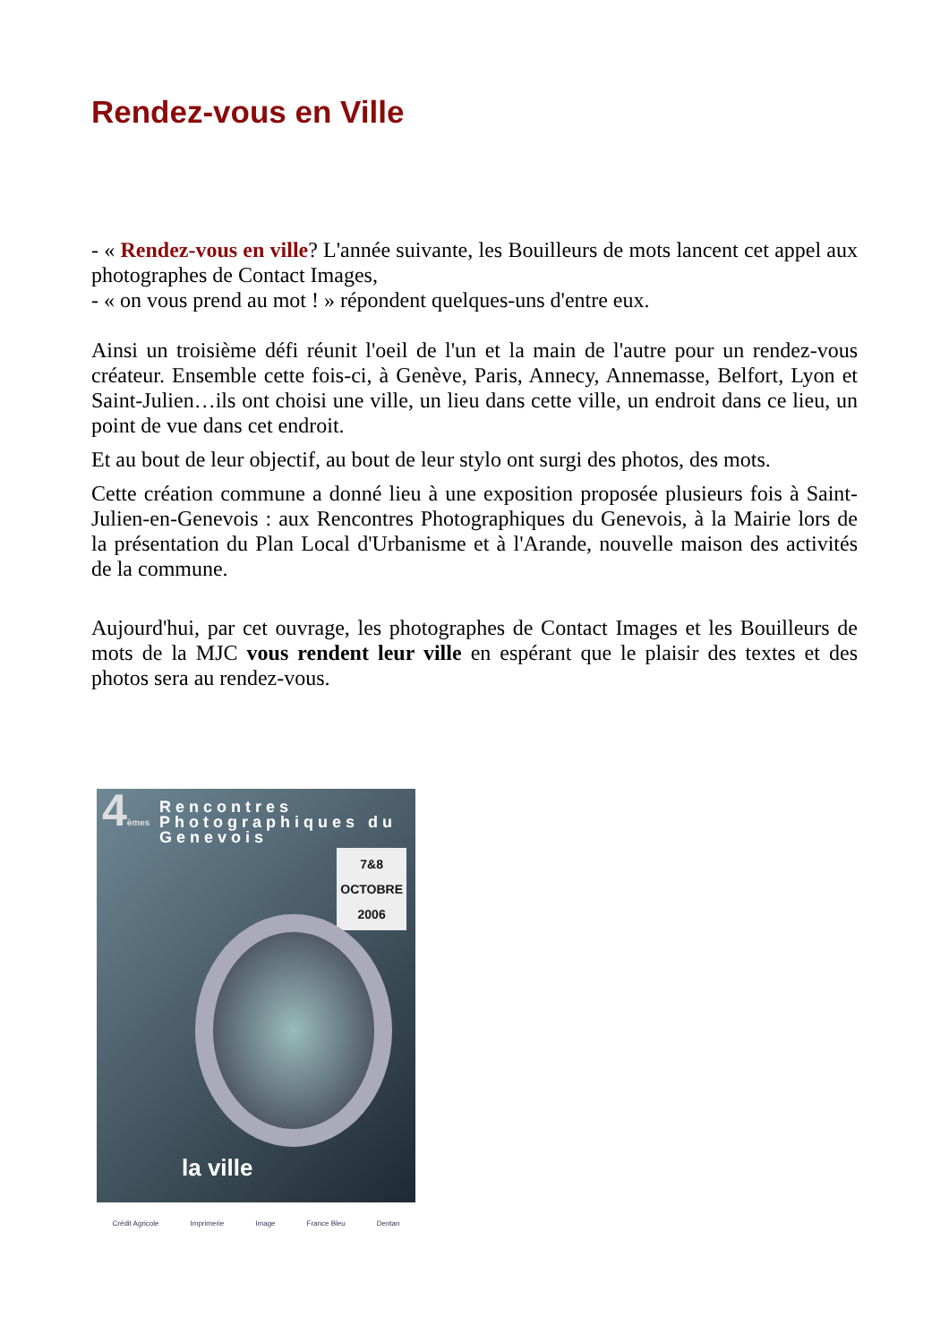Rendez-vous en Ville
- « Rendez-vous en ville? L'année suivante, les Bouilleurs de mots lancent cet appel aux photographes de Contact Images,
- « on vous prend au mot ! » répondent quelques-uns d'entre eux.
Ainsi un troisième défi réunit l'oeil de l'un et la main de l'autre pour un rendez-vous créateur. Ensemble cette fois-ci, à Genève, Paris, Annecy, Annemasse, Belfort, Lyon et Saint-Julien…ils ont choisi une ville, un lieu dans cette ville, un endroit dans ce lieu, un point de vue dans cet endroit.
Et au bout de leur objectif, au bout de leur stylo ont surgi des photos, des mots.
Cette création commune a donné lieu à une exposition proposée plusieurs fois à Saint-Julien-en-Genevois : aux Rencontres Photographiques du Genevois, à la Mairie lors de la présentation du Plan Local d'Urbanisme et à l'Arande, nouvelle maison des activités de la commune.
Aujourd'hui, par cet ouvrage, les photographes de Contact Images et les Bouilleurs de mots de la MJC vous rendent leur ville en espérant que le plaisir des textes et des photos sera au rendez-vous.
4èmes
Rencontres
Photographiques du
Genevois
7&8
OCTOBRE
2006
la ville
Crédit Agricole Imprimerie Image France Bleu Dentan